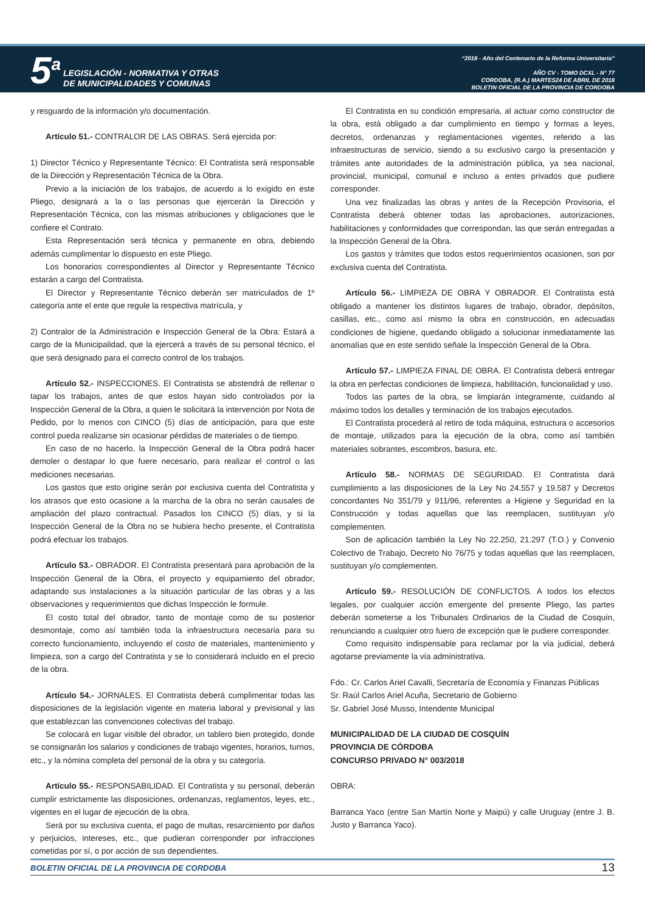5<sup>a</sup>
LEGISLACIÓN - NORMATIVA Y OTRAS
DE MUNICIPALIDADES Y COMUNAS
“2018 - Año del Centenario de la Reforma Universitaria”
AÑO CV - TOMO DCXL - N° 77
CORDOBA, (R.A.) MARTES24 DE ABRIL DE 2018
BOLETIN OFICIAL DE LA PROVINCIA DE CORDOBA
y resguardo de la información y/o documentación.
Artículo 51.- CONTRALOR DE LAS OBRAS. Será ejercida por:
1) Director Técnico y Representante Técnico: El Contratista será responsable de la Dirección y Representación Técnica de la Obra.
Previo a la iniciación de los trabajos, de acuerdo a lo exigido en este Pliego, designará a la o las personas que ejercerán la Dirección y Representación Técnica, con las mismas atribuciones y obligaciones que le confiere el Contrato.
Esta Representación será técnica y permanente en obra, debiendo además cumplimentar lo dispuesto en este Pliego.
Los honorarios correspondientes al Director y Representante Técnico estarán a cargo del Contratista.
El Director y Representante Técnico deberán ser matriculados de 1º categoría ante el ente que regule la respectiva matrícula, y
2) Contralor de la Administración e Inspección General de la Obra: Estará a cargo de la Municipalidad, que la ejercerá a través de su personal técnico, el que será designado para el correcto control de los trabajos.
Artículo 52.- INSPECCIONES. El Contratista se abstendrá de rellenar o tapar los trabajos, antes de que estos hayan sido controlados por la Inspección General de la Obra, a quien le solicitará la intervención por Nota de Pedido, por lo menos con CINCO (5) días de anticipación, para que este control pueda realizarse sin ocasionar pérdidas de materiales o de tiempo.
En caso de no hacerlo, la Inspección General de la Obra podrá hacer demoler o destapar lo que fuere necesario, para realizar el control o las mediciones necesarias.
Los gastos que esto origine serán por exclusiva cuenta del Contratista y los atrasos que esto ocasione a la marcha de la obra no serán causales de ampliación del plazo contractual. Pasados los CINCO (5) días, y si la Inspección General de la Obra no se hubiera hecho presente, el Contratista podrá efectuar los trabajos.
Artículo 53.- OBRADOR. El Contratista presentará para aprobación de la Inspección General de la Obra, el proyecto y equipamiento del obrador, adaptando sus instalaciones a la situación particular de las obras y a las observaciones y requerimientos que dichas Inspección le formule.
El costo total del obrador, tanto de montaje como de su posterior desmontaje, como así también toda la infraestructura necesaria para su correcto funcionamiento, incluyendo el costo de materiales, mantenimiento y limpieza, son a cargo del Contratista y se lo considerará incluido en el precio de la obra.
Artículo 54.- JORNALES. El Contratista deberá cumplimentar todas las disposiciones de la legislación vigente en materia laboral y previsional y las que establezcan las convenciones colectivas del trabajo.
Se colocará en lugar visible del obrador, un tablero bien protegido, donde se consignarán los salarios y condiciones de trabajo vigentes, horarios, turnos, etc., y la nómina completa del personal de la obra y su categoría.
Artículo 55.- RESPONSABILIDAD. El Contratista y su personal, deberán cumplir estrictamente las disposiciones, ordenanzas, reglamentos, leyes, etc., vigentes en el lugar de ejecución de la obra.
Será por su exclusiva cuenta, el pago de multas, resarcimiento por daños y perjuicios, intereses, etc., que pudieran corresponder por infracciones cometidas por sí, o por acción de sus dependientes.
El Contratista en su condición empresaria, al actuar como constructor de la obra, está obligado a dar cumplimiento en tiempo y formas a leyes, decretos, ordenanzas y reglamentaciones vigentes, referido a las infraestructuras de servicio, siendo a su exclusivo cargo la presentación y trámites ante autoridades de la administración pública, ya sea nacional, provincial, municipal, comunal e incluso a entes privados que pudiere corresponder.
Una vez finalizadas las obras y antes de la Recepción Provisoria, el Contratista deberá obtener todas las aprobaciones, autorizaciones, habilitaciones y conformidades que correspondan, las que serán entregadas a la Inspección General de la Obra.
Los gastos y trámites que todos estos requerimientos ocasionen, son por exclusiva cuenta del Contratista.
Artículo 56.- LIMPIEZA DE OBRA Y OBRADOR. El Contratista está obligado a mantener los distintos lugares de trabajo, obrador, depósitos, casillas, etc., como así mismo la obra en construcción, en adecuadas condiciones de higiene, quedando obligado a solucionar inmediatamente las anomalías que en este sentido señale la Inspección General de la Obra.
Artículo 57.- LIMPIEZA FINAL DE OBRA. El Contratista deberá entregar la obra en perfectas condiciones de limpieza, habilitación, funcionalidad y uso.
Todos las partes de la obra, se limpiarán íntegramente, cuidando al máximo todos los detalles y terminación de los trabajos ejecutados.
El Contratista procederá al retiro de toda máquina, estructura o accesorios de montaje, utilizados para la ejecución de la obra, como así también materiales sobrantes, escombros, basura, etc.
Artículo 58.- NORMAS DE SEGURIDAD. El Contratista dará cumplimiento a las disposiciones de la Ley No 24.557 y 19.587 y Decretos concordantes No 351/79 y 911/96, referentes a Higiene y Seguridad en la Construcción y todas aquellas que las reemplacen, sustituyan y/o complementen.
Son de aplicación también la Ley No 22.250, 21.297 (T.O.) y Convenio Colectivo de Trabajo, Decreto No 76/75 y todas aquellas que las reemplacen, sustituyan y/o complementen.
Artículo 59.- RESOLUCIÓN DE CONFLICTOS. A todos los efectos legales, por cualquier acción emergente del presente Pliego, las partes deberán someterse a los Tribunales Ordinarios de la Ciudad de Cosquín, renunciando a cualquier otro fuero de excepción que le pudiere corresponder.
Como requisito indispensable para reclamar por la vía judicial, deberá agotarse previamente la vía administrativa.
Fdo.: Cr. Carlos Ariel Cavalli, Secretaría de Economía y Finanzas Públicas
Sr. Raúl Carlos Ariel Acuña, Secretario de Gobierno
Sr. Gabriel José Musso, Intendente Municipal
MUNICIPALIDAD DE LA CIUDAD DE COSQUÍN
PROVINCIA DE CÓRDOBA
CONCURSO PRIVADO N° 003/2018
OBRA:
Barranca Yaco (entre San Martín Norte y Maipú) y calle Uruguay (entre J. B. Justo y Barranca Yaco).
BOLETIN OFICIAL DE LA PROVINCIA DE CORDOBA 13